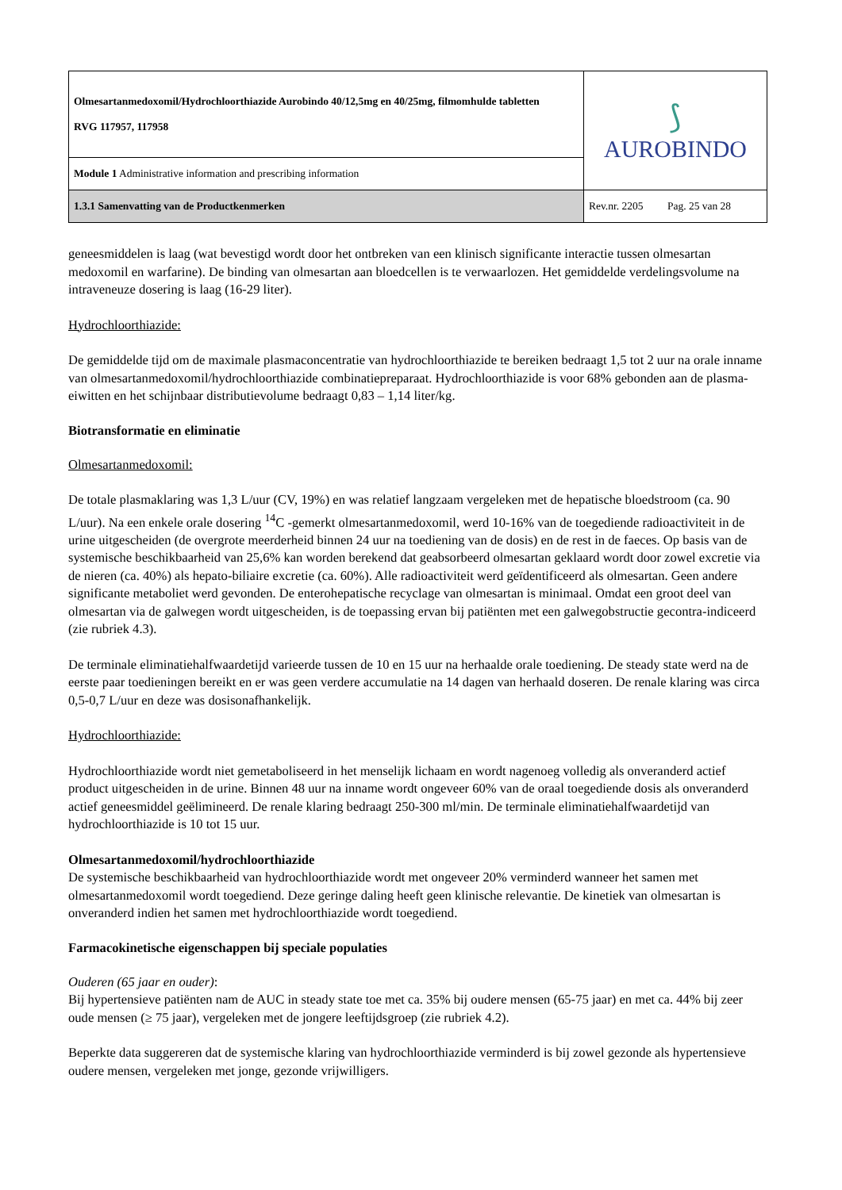| Olmesartanmedoxomil/Hydrochloorthiazide Aurobindo 40/12,5mg en 40/25mg, filmomhulde tabletten RVG 117957, 117958 | ⟆ AUROBINDO |
| Module 1 Administrative information and prescribing information | |
| 1.3.1 Samenvatting van de Productkenmerken | Rev.nr. 2205 Pag. 25 van 28 |
geneesmiddelen is laag (wat bevestigd wordt door het ontbreken van een klinisch significante interactie tussen olmesartan medoxomil en warfarine). De binding van olmesartan aan bloedcellen is te verwaarlozen. Het gemiddelde verdelingsvolume na intraveneuze dosering is laag (16-29 liter).
Hydrochloorthiazide:
De gemiddelde tijd om de maximale plasmaconcentratie van hydrochloorthiazide te bereiken bedraagt 1,5 tot 2 uur na orale inname van olmesartanmedoxomil/hydrochloorthiazide combinatiepreparaat. Hydrochloorthiazide is voor 68% gebonden aan de plasma-eiwitten en het schijnbaar distributievolume bedraagt 0,83 – 1,14 liter/kg.
Biotransformatie en eliminatie
Olmesartanmedoxomil:
De totale plasmaklaring was 1,3 L/uur (CV, 19%) en was relatief langzaam vergeleken met de hepatische bloedstroom (ca. 90 L/uur). Na een enkele orale dosering <sup>14</sup>C -gemerkt olmesartanmedoxomil, werd 10-16% van de toegediende radioactiviteit in de urine uitgescheiden (de overgrote meerderheid binnen 24 uur na toediening van de dosis) en de rest in de faeces. Op basis van de systemische beschikbaarheid van 25,6% kan worden berekend dat geabsorbeerd olmesartan geklaard wordt door zowel excretie via de nieren (ca. 40%) als hepato-biliaire excretie (ca. 60%). Alle radioactiviteit werd geïdentificeerd als olmesartan. Geen andere significante metaboliet werd gevonden. De enterohepatische recyclage van olmesartan is minimaal. Omdat een groot deel van olmesartan via de galwegen wordt uitgescheiden, is de toepassing ervan bij patiënten met een galwegobstructie gecontra-indiceerd (zie rubriek 4.3).
De terminale eliminatiehalfwaardetijd varieerde tussen de 10 en 15 uur na herhaalde orale toediening. De steady state werd na de eerste paar toedieningen bereikt en er was geen verdere accumulatie na 14 dagen van herhaald doseren. De renale klaring was circa 0,5-0,7 L/uur en deze was dosisonafhankelijk.
Hydrochloorthiazide:
Hydrochloorthiazide wordt niet gemetaboliseerd in het menselijk lichaam en wordt nagenoeg volledig als onveranderd actief product uitgescheiden in de urine. Binnen 48 uur na inname wordt ongeveer 60% van de oraal toegediende dosis als onveranderd actief geneesmiddel geëlimineerd. De renale klaring bedraagt 250-300 ml/min. De terminale eliminatiehalfwaardetijd van hydrochloorthiazide is 10 tot 15 uur.
Olmesartanmedoxomil/hydrochloorthiazide
De systemische beschikbaarheid van hydrochloorthiazide wordt met ongeveer 20% verminderd wanneer het samen met olmesartanmedoxomil wordt toegediend. Deze geringe daling heeft geen klinische relevantie. De kinetiek van olmesartan is onveranderd indien het samen met hydrochloorthiazide wordt toegediend.
Farmacokinetische eigenschappen bij speciale populaties
Ouderen (65 jaar en ouder):
Bij hypertensieve patiënten nam de AUC in steady state toe met ca. 35% bij oudere mensen (65-75 jaar) en met ca. 44% bij zeer oude mensen (≥ 75 jaar), vergeleken met de jongere leeftijdsgroep (zie rubriek 4.2).
Beperkte data suggereren dat de systemische klaring van hydrochloorthiazide verminderd is bij zowel gezonde als hypertensieve oudere mensen, vergeleken met jonge, gezonde vrijwilligers.